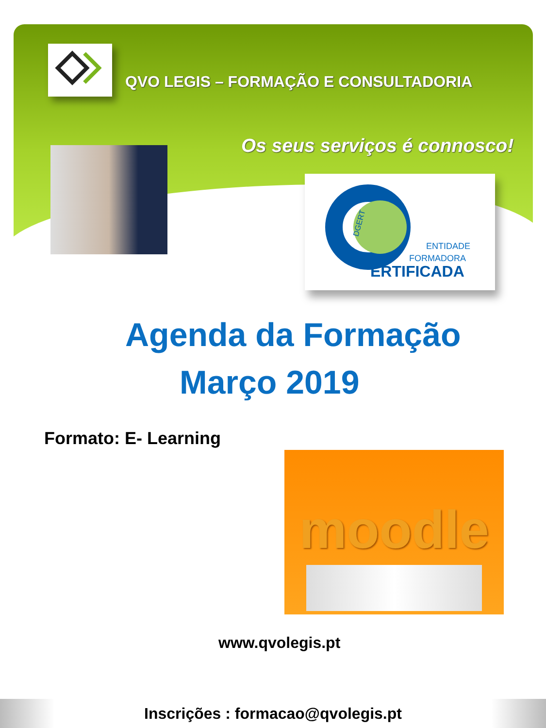QVO LEGIS – FORMAÇÃO E CONSULTADORIA
Os seus serviços é connosco!
ENTIDADE
FORMADORA
ERTIFICADA
DGERT
Agenda da Formação
Março 2019
Formato: E- Learning
moodle
www.qvolegis.pt
Inscrições : formacao@qvolegis.pt